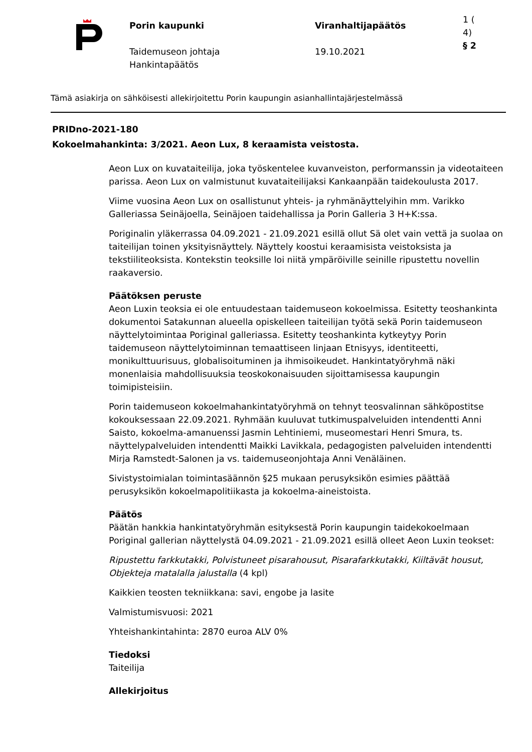Porin kaupunki
Taidemuseon johtaja
Hankintapäätös
Viranhaltijapäätös
19.10.2021
1 (
4)
§ 2
Tämä asiakirja on sähköisesti allekirjoitettu Porin kaupungin asianhallintajärjestelmässä
PRIDno-2021-180
Kokoelmahankinta: 3/2021. Aeon Lux, 8 keraamista veistosta.
Aeon Lux on kuvataiteilija, joka työskentelee kuvanveiston, performanssin ja videotaiteen parissa. Aeon Lux on valmistunut kuvataiteilijaksi Kankaanpään taidekoulusta 2017.
Viime vuosina Aeon Lux on osallistunut yhteis- ja ryhmänäyttelyihin mm. Varikko Galleriassa Seinäjoella, Seinäjoen taidehallissa ja Porin Galleria 3 H+K:ssa.
Poriginalin yläkerrassa 04.09.2021 - 21.09.2021 esillä ollut Sä olet vain vettä ja suolaa on taiteilijan toinen yksityisnäyttely. Näyttely koostui keraamisista veistoksista ja tekstiiliteoksista. Kontekstin teoksille loi niitä ympäröiville seinille ripustettu novellin raakaversio.
Päätöksen peruste
Aeon Luxin teoksia ei ole entuudestaan taidemuseon kokoelmissa. Esitetty teoshankinta dokumentoi Satakunnan alueella opiskelleen taiteilijan työtä sekä Porin taidemuseon näyttelytoimintaa Poriginal galleriassa. Esitetty teoshankinta kytkeytyy Porin taidemuseon näyttelytoiminnan temaattiseen linjaan Etnisyys, identiteetti, monikulttuurisuus, globalisoituminen ja ihmisoikeudet. Hankintatyöryhmä näki monenlaisia mahdollisuuksia teoskokonaisuuden sijoittamisessa kaupungin toimipisteisiin.
Porin taidemuseon kokoelmahankintatyöryhmä on tehnyt teosvalinnan sähköpostitse kokouksessaan 22.09.2021. Ryhmään kuuluvat tutkimuspalveluiden intendentti Anni Saisto, kokoelma-amanuenssi Jasmin Lehtiniemi, museomestari Henri Smura, ts. näyttelypalveluiden intendentti Maikki Lavikkala, pedagogisten palveluiden intendentti Mirja Ramstedt-Salonen ja vs. taidemuseonjohtaja Anni Venäläinen.
Sivistystoimialan toimintasäännön §25 mukaan perusyksikön esimies päättää perusyksikön kokoelmapolitiikasta ja kokoelma-aineistoista.
Päätös
Päätän hankkia hankintatyöryhmän esityksestä Porin kaupungin taidekokoelmaan Poriginal gallerian näyttelystä 04.09.2021 - 21.09.2021 esillä olleet Aeon Luxin teokset:
Ripustettu farkkutakki, Polvistuneet pisarahousut, Pisarafarkkutakki, Kiiltävät housut, Objekteja matalalla jalustalla (4 kpl)
Kaikkien teosten tekniikkana: savi, engobe ja lasite
Valmistumisvuosi: 2021
Yhteishankintahinta: 2870 euroa ALV 0%
Tiedoksi
Taiteilija
Allekirjoitus